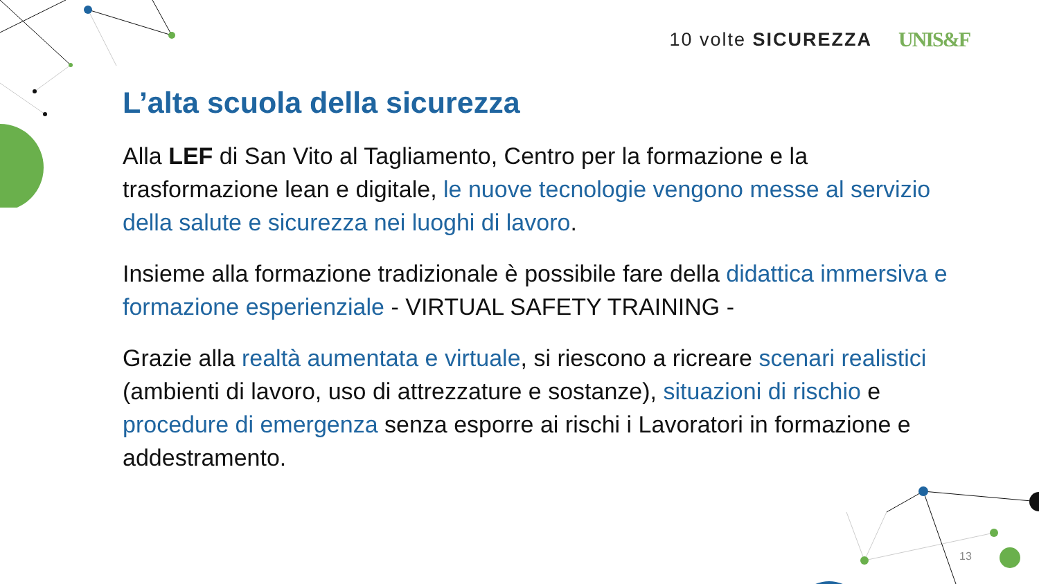10 volte SICUREZZA UNIS&F
L’alta scuola della sicurezza
Alla LEF di San Vito al Tagliamento, Centro per la formazione e la trasformazione lean e digitale, le nuove tecnologie vengono messe al servizio della salute e sicurezza nei luoghi di lavoro.
Insieme alla formazione tradizionale è possibile fare della didattica immersiva e formazione esperienziale - VIRTUAL SAFETY TRAINING -
Grazie alla realtà aumentata e virtuale, si riescono a ricreare scenari realistici (ambienti di lavoro, uso di attrezzature e sostanze), situazioni di rischio e procedure di emergenza senza esporre ai rischi i Lavoratori in formazione e addestramento.
13